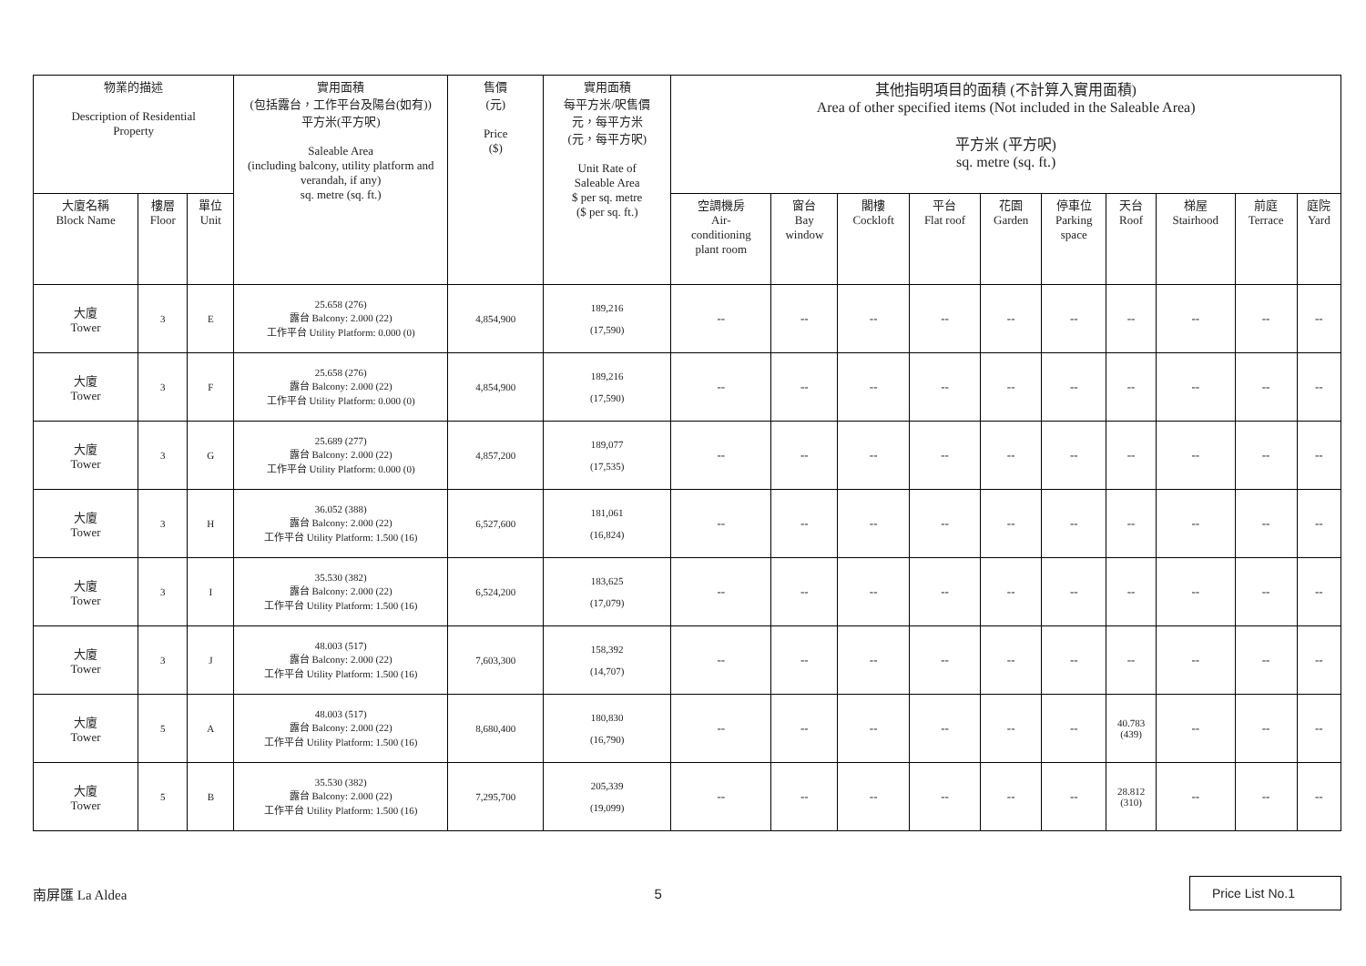| 物業的描述 Description of Residential Property | | | 實用面積 (包括露台，工作平台及陽台(如有)) 平方米(平方呎) Saleable Area (including balcony, utility platform and verandah, if any) sq. metre (sq. ft.) | 售價 (元) Price ($) | 實用面積 每平方米/呎售價 元，每平方米 (元，每平方呎) Unit Rate of Saleable Area $ per sq. metre ($ per sq. ft.) | 其他指明項目的面積 (不計算入實用面積) Area of other specified items (Not included in the Saleable Area) 平方米 (平方呎) sq. metre (sq. ft.) | | | | | | | | | |
| --- | --- | --- | --- | --- | --- | --- | --- | --- | --- | --- | --- | --- | --- | --- | --- |
| 大廈名稱 Block Name | 樓層 Floor | 單位 Unit | | | | 空調機房 Air- conditioning plant room | 窗台 Bay window | 閣樓 Cockloft | 平台 Flat roof | 花園 Garden | 停車位 Parking space | 天台 Roof | 梯屋 Stairhood | 前庭 Terrace | 庭院 Yard |
| 大廈 Tower | 3 | E | 25.658 (276) 露台 Balcony: 2.000 (22) 工作平台 Utility Platform: 0.000 (0) | 4,854,900 | 189,216 (17,590) | -- | -- | -- | -- | -- | -- | -- | -- | -- | -- |
| 大廈 Tower | 3 | F | 25.658 (276) 露台 Balcony: 2.000 (22) 工作平台 Utility Platform: 0.000 (0) | 4,854,900 | 189,216 (17,590) | -- | -- | -- | -- | -- | -- | -- | -- | -- | -- |
| 大廈 Tower | 3 | G | 25.689 (277) 露台 Balcony: 2.000 (22) 工作平台 Utility Platform: 0.000 (0) | 4,857,200 | 189,077 (17,535) | -- | -- | -- | -- | -- | -- | -- | -- | -- | -- |
| 大廈 Tower | 3 | H | 36.052 (388) 露台 Balcony: 2.000 (22) 工作平台 Utility Platform: 1.500 (16) | 6,527,600 | 181,061 (16,824) | -- | -- | -- | -- | -- | -- | -- | -- | -- | -- |
| 大廈 Tower | 3 | I | 35.530 (382) 露台 Balcony: 2.000 (22) 工作平台 Utility Platform: 1.500 (16) | 6,524,200 | 183,625 (17,079) | -- | -- | -- | -- | -- | -- | -- | -- | -- | -- |
| 大廈 Tower | 3 | J | 48.003 (517) 露台 Balcony: 2.000 (22) 工作平台 Utility Platform: 1.500 (16) | 7,603,300 | 158,392 (14,707) | -- | -- | -- | -- | -- | -- | -- | -- | -- | -- |
| 大廈 Tower | 5 | A | 48.003 (517) 露台 Balcony: 2.000 (22) 工作平台 Utility Platform: 1.500 (16) | 8,680,400 | 180,830 (16,790) | -- | -- | -- | -- | -- | -- | 40.783 (439) | -- | -- | -- |
| 大廈 Tower | 5 | B | 35.530 (382) 露台 Balcony: 2.000 (22) 工作平台 Utility Platform: 1.500 (16) | 7,295,700 | 205,339 (19,099) | -- | -- | -- | -- | -- | -- | 28.812 (310) | -- | -- | -- |
南屏匯 La Aldea 5 Price List No.1